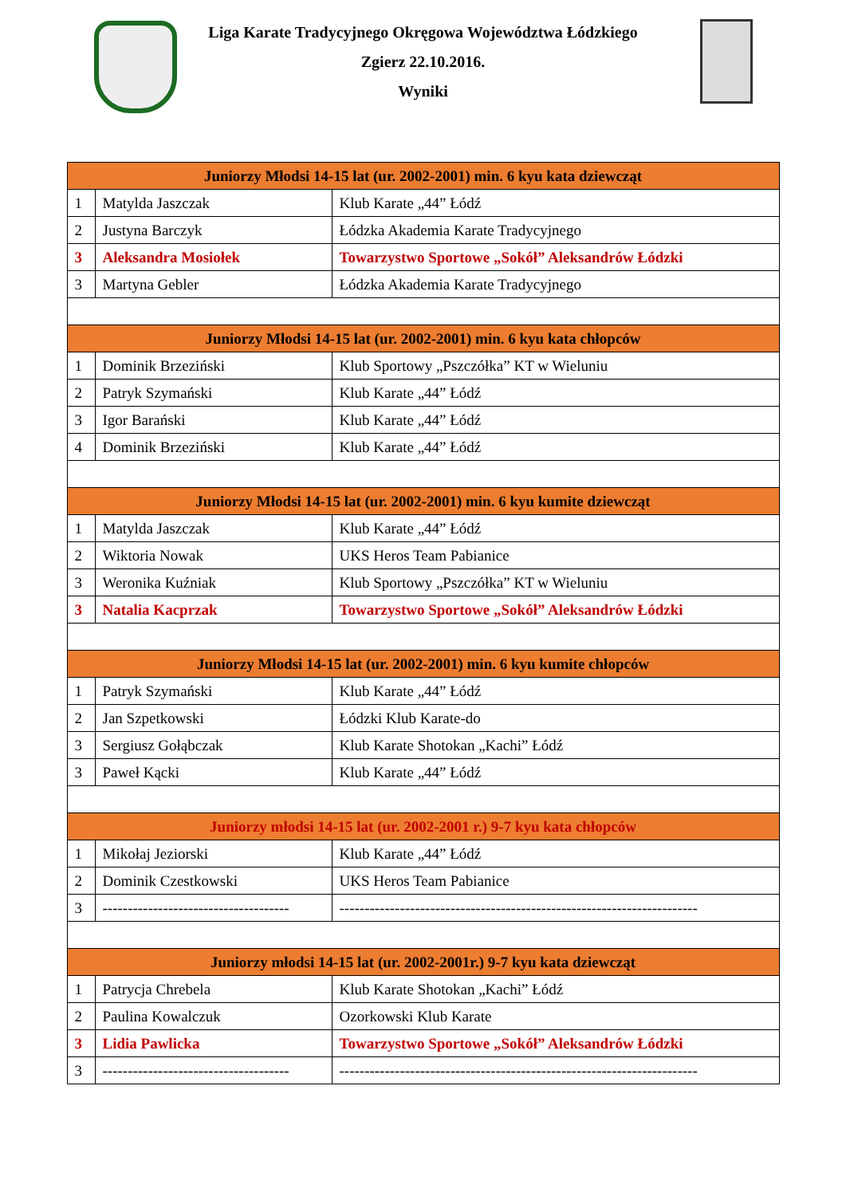Liga Karate Tradycyjnego Okręgowa Województwa Łódzkiego
Zgierz 22.10.2016.
Wyniki
| Juniorzy Młodsi 14-15 lat (ur. 2002-2001) min. 6 kyu kata dziewcząt | | |
| --- | --- | --- |
| 1 | Matylda Jaszczak | Klub Karate „44” Łódź |
| 2 | Justyna Barczyk | Łódzka Akademia Karate Tradycyjnego |
| 3 | Aleksandra Mosiołek | Towarzystwo Sportowe „Sokół” Aleksandrów Łódzki |
| 3 | Martyna Gebler | Łódzka Akademia Karate Tradycyjnego |
| Juniorzy Młodsi 14-15 lat (ur. 2002-2001) min. 6 kyu kata chłopców | | |
| 1 | Dominik Brzeziński | Klub Sportowy „Pszczółka” KT w Wieluniu |
| 2 | Patryk Szymański | Klub Karate „44” Łódź |
| 3 | Igor Barański | Klub Karate „44” Łódź |
| 4 | Dominik Brzeziński | Klub Karate „44” Łódź |
| Juniorzy Młodsi 14-15 lat (ur. 2002-2001) min. 6 kyu kumite dziewcząt | | |
| 1 | Matylda Jaszczak | Klub Karate „44” Łódź |
| 2 | Wiktoria Nowak | UKS Heros Team Pabianice |
| 3 | Weronika Kuźniak | Klub Sportowy „Pszczółka” KT w Wieluniu |
| 3 | Natalia Kacprzak | Towarzystwo Sportowe „Sokół” Aleksandrów Łódzki |
| Juniorzy Młodsi 14-15 lat (ur. 2002-2001) min. 6 kyu kumite chłopców | | |
| 1 | Patryk Szymański | Klub Karate „44” Łódź |
| 2 | Jan Szpetkowski | Łódzki Klub Karate-do |
| 3 | Sergiusz Gołąbczak | Klub Karate Shotokan „Kachi” Łódź |
| 3 | Paweł Kącki | Klub Karate „44” Łódź |
| Juniorzy młodsi 14-15 lat (ur. 2002-2001 r.) 9-7 kyu kata chłopców | | |
| 1 | Mikołaj Jeziorski | Klub Karate „44” Łódź |
| 2 | Dominik Czestkowski | UKS Heros Team Pabianice |
| 3 | ------------------------------------- | ----------------------------------------------------------------------- |
| Juniorzy młodsi 14-15 lat (ur. 2002-2001r.) 9-7 kyu kata dziewcząt | | |
| 1 | Patrycja Chrebela | Klub Karate Shotokan „Kachi” Łódź |
| 2 | Paulina Kowalczuk | Ozorkowski Klub Karate |
| 3 | Lidia Pawlicka | Towarzystwo Sportowe „Sokół” Aleksandrów Łódzki |
| 3 | ------------------------------------- | ----------------------------------------------------------------------- |